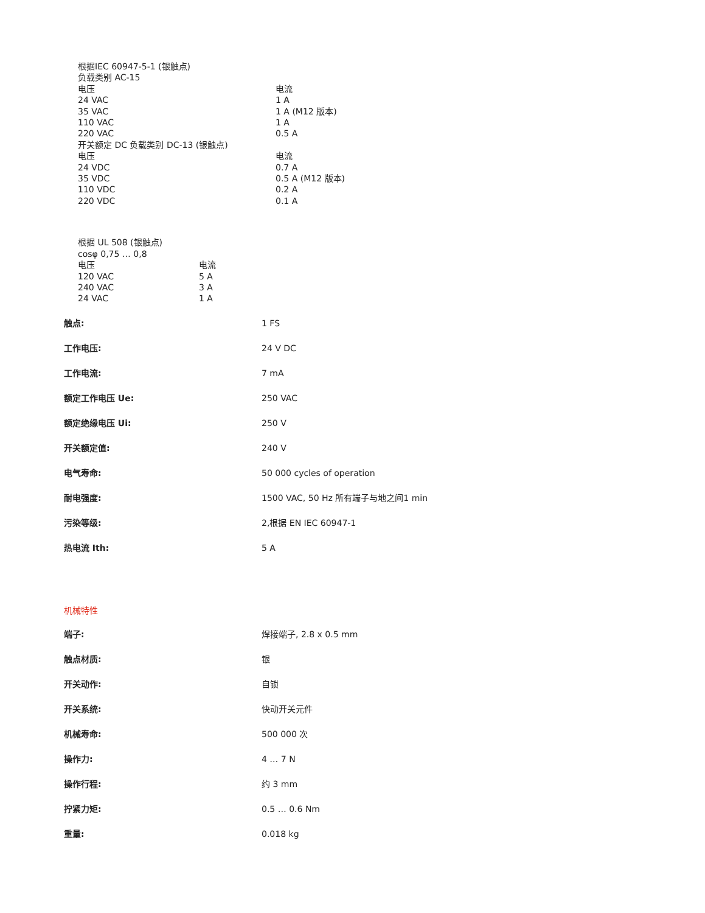| 根据IEC 60947-5-1 (银触点) | |
| 负载类别 AC-15 | |
| 电压 | 电流 |
| 24 VAC | 1 A |
| 35 VAC | 1 A (M12 版本) |
| 110 VAC | 1 A |
| 220 VAC | 0.5 A |
| 开关额定 DC 负载类别 DC-13 (银触点) | |
| 电压 | 电流 |
| 24 VDC | 0.7 A |
| 35 VDC | 0.5 A (M12 版本) |
| 110 VDC | 0.2 A |
| 220 VDC | 0.1 A |
| 根据 UL 508 (银触点) | |
| cosφ 0,75 … 0,8 | |
| 电压 | 电流 |
| 120 VAC | 5 A |
| 240 VAC | 3 A |
| 24 VAC | 1 A |
| 触点: | 1 FS |
| 工作电压: | 24 V DC |
| 工作电流: | 7 mA |
| 额定工作电压 Ue: | 250 VAC |
| 额定绝缘电压 Ui: | 250 V |
| 开关额定值: | 240 V |
| 电气寿命: | 50 000 cycles of operation |
| 耐电强度: | 1500 VAC, 50 Hz 所有端子与地之间1 min |
| 污染等级: | 2,根据 EN IEC 60947-1 |
| 热电流 Ith: | 5 A |
机械特性
| 端子: | 焊接端子, 2.8 x 0.5 mm |
| 触点材质: | 银 |
| 开关动作: | 自锁 |
| 开关系统: | 快动开关元件 |
| 机械寿命: | 500 000 次 |
| 操作力: | 4 … 7 N |
| 操作行程: | 约 3 mm |
| 拧紧力矩: | 0.5 … 0.6 Nm |
| 重量: | 0.018 kg |